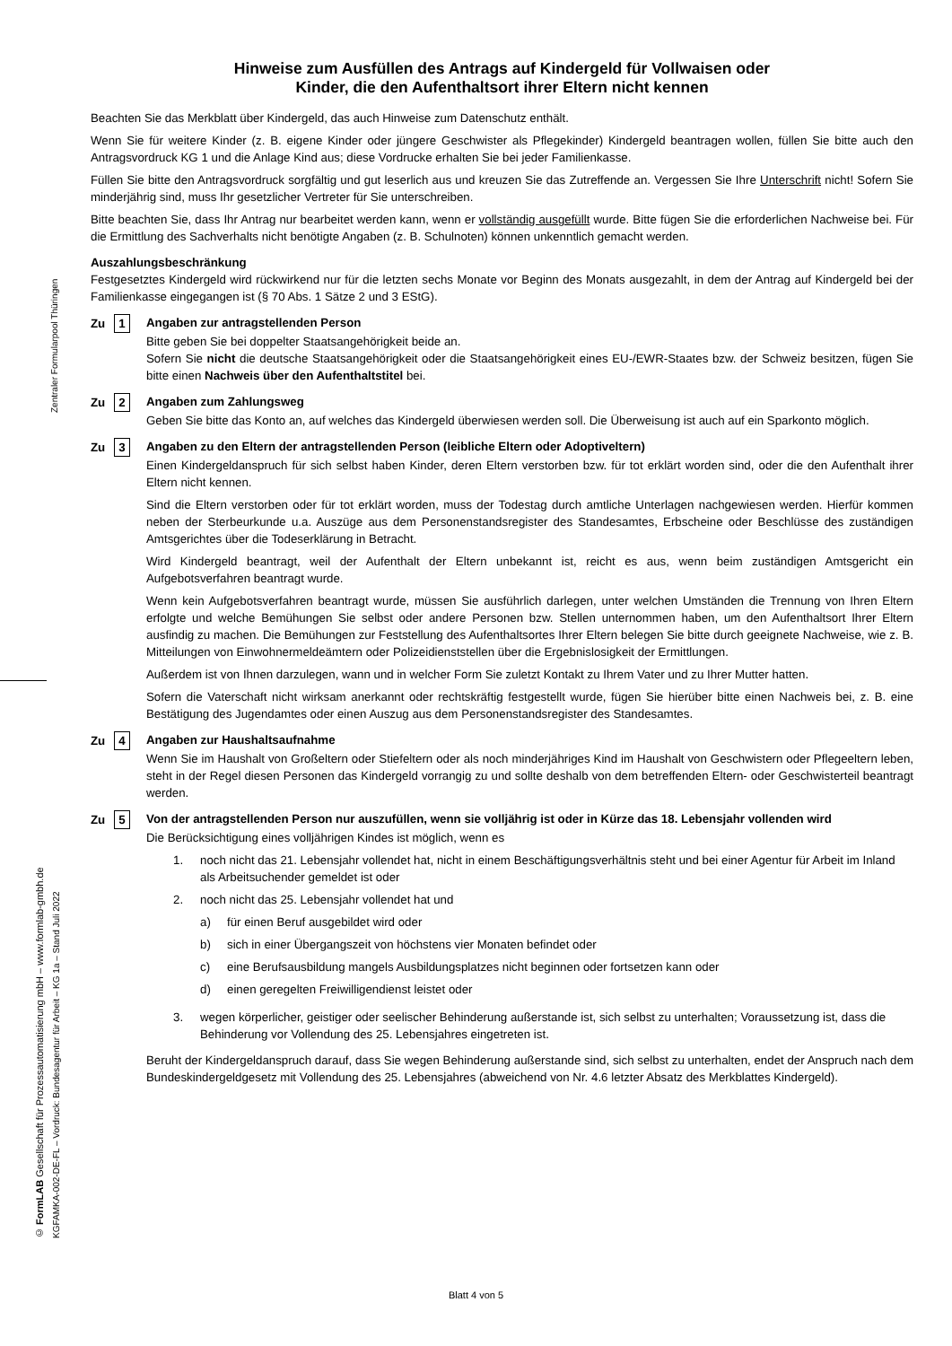Zentraler Formularpool Thüringen
© FormLAB Gesellschaft für Prozessautomatisierung mbH – www.formlab-gmbh.de
KGFAMKA-002-DE-FL – Vordruck: Bundesagentur für Arbeit – KG 1a – Stand Juli 2022
Hinweise zum Ausfüllen des Antrags auf Kindergeld für Vollwaisen oder
Kinder, die den Aufenthaltsort ihrer Eltern nicht kennen
Beachten Sie das Merkblatt über Kindergeld, das auch Hinweise zum Datenschutz enthält.
Wenn Sie für weitere Kinder (z. B. eigene Kinder oder jüngere Geschwister als Pflegekinder) Kindergeld beantragen wollen, füllen Sie bitte auch den Antragsvordruck KG 1 und die Anlage Kind aus; diese Vordrucke erhalten Sie bei jeder Familienkasse.
Füllen Sie bitte den Antragsvordruck sorgfältig und gut leserlich aus und kreuzen Sie das Zutreffende an. Vergessen Sie Ihre Unterschrift nicht! Sofern Sie minderjährig sind, muss Ihr gesetzlicher Vertreter für Sie unterschreiben.
Bitte beachten Sie, dass Ihr Antrag nur bearbeitet werden kann, wenn er vollständig ausgefüllt wurde. Bitte fügen Sie die erforderlichen Nachweise bei. Für die Ermittlung des Sachverhalts nicht benötigte Angaben (z. B. Schulnoten) können unkenntlich gemacht werden.
Auszahlungsbeschränkung
Festgesetztes Kindergeld wird rückwirkend nur für die letzten sechs Monate vor Beginn des Monats ausgezahlt, in dem der Antrag auf Kindergeld bei der Familienkasse eingegangen ist (§ 70 Abs. 1 Sätze 2 und 3 EStG).
Zu 1 Angaben zur antragstellenden Person
Bitte geben Sie bei doppelter Staatsangehörigkeit beide an.
Sofern Sie nicht die deutsche Staatsangehörigkeit oder die Staatsangehörigkeit eines EU-/EWR-Staates bzw. der Schweiz besitzen, fügen Sie bitte einen Nachweis über den Aufenthaltstitel bei.
Zu 2 Angaben zum Zahlungsweg
Geben Sie bitte das Konto an, auf welches das Kindergeld überwiesen werden soll. Die Überweisung ist auch auf ein Sparkonto möglich.
Zu 3 Angaben zu den Eltern der antragstellenden Person (leibliche Eltern oder Adoptiveltern)
Einen Kindergeldanspruch für sich selbst haben Kinder, deren Eltern verstorben bzw. für tot erklärt worden sind, oder die den Aufenthalt ihrer Eltern nicht kennen.
Sind die Eltern verstorben oder für tot erklärt worden, muss der Todestag durch amtliche Unterlagen nachgewiesen werden. Hierfür kommen neben der Sterbeurkunde u.a. Auszüge aus dem Personenstandsregister des Standesamtes, Erbscheine oder Beschlüsse des zuständigen Amtsgerichtes über die Todeserklärung in Betracht.
Wird Kindergeld beantragt, weil der Aufenthalt der Eltern unbekannt ist, reicht es aus, wenn beim zuständigen Amtsgericht ein Aufgebotsverfahren beantragt wurde.
Wenn kein Aufgebotsverfahren beantragt wurde, müssen Sie ausführlich darlegen, unter welchen Umständen die Trennung von Ihren Eltern erfolgte und welche Bemühungen Sie selbst oder andere Personen bzw. Stellen unternommen haben, um den Aufenthaltsort Ihrer Eltern ausfindig zu machen. Die Bemühungen zur Feststellung des Aufenthaltsortes Ihrer Eltern belegen Sie bitte durch geeignete Nachweise, wie z. B. Mitteilungen von Einwohnermeldeämtern oder Polizeidienststellen über die Ergebnislosigkeit der Ermittlungen.
Außerdem ist von Ihnen darzulegen, wann und in welcher Form Sie zuletzt Kontakt zu Ihrem Vater und zu Ihrer Mutter hatten.
Sofern die Vaterschaft nicht wirksam anerkannt oder rechtskräftig festgestellt wurde, fügen Sie hierüber bitte einen Nachweis bei, z. B. eine Bestätigung des Jugendamtes oder einen Auszug aus dem Personenstandsregister des Standesamtes.
Zu 4 Angaben zur Haushaltsaufnahme
Wenn Sie im Haushalt von Großeltern oder Stiefeltern oder als noch minderjähriges Kind im Haushalt von Geschwistern oder Pflegeeltern leben, steht in der Regel diesen Personen das Kindergeld vorrangig zu und sollte deshalb von dem betreffenden Eltern- oder Geschwisterteil beantragt werden.
Zu 5 Von der antragstellenden Person nur auszufüllen, wenn sie volljährig ist oder in Kürze das 18. Lebensjahr vollenden wird
Die Berücksichtigung eines volljährigen Kindes ist möglich, wenn es
1. noch nicht das 21. Lebensjahr vollendet hat, nicht in einem Beschäftigungsverhältnis steht und bei einer Agentur für Arbeit im Inland als Arbeitsuchender gemeldet ist oder
2. noch nicht das 25. Lebensjahr vollendet hat und
a) für einen Beruf ausgebildet wird oder
b) sich in einer Übergangszeit von höchstens vier Monaten befindet oder
c) eine Berufsausbildung mangels Ausbildungsplatzes nicht beginnen oder fortsetzen kann oder
d) einen geregelten Freiwilligendienst leistet oder
3. wegen körperlicher, geistiger oder seelischer Behinderung außerstande ist, sich selbst zu unterhalten; Voraussetzung ist, dass die Behinderung vor Vollendung des 25. Lebensjahres eingetreten ist.
Beruht der Kindergeldanspruch darauf, dass Sie wegen Behinderung außerstande sind, sich selbst zu unterhalten, endet der Anspruch nach dem Bundeskindergeldgesetz mit Vollendung des 25. Lebensjahres (abweichend von Nr. 4.6 letzter Absatz des Merkblattes Kindergeld).
Blatt 4 von 5